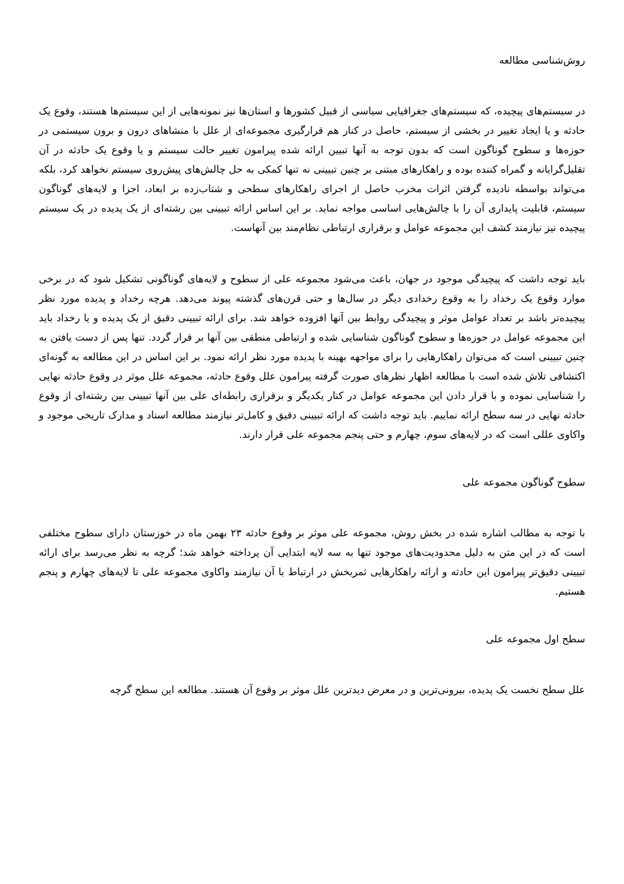روش‌شناسی مطالعه
در سیستم‌های پیچیده، که سیستم‌های جغرافیایی سیاسی از قبیل کشورها و استان‌ها نیز نمونه‌هایی از این سیستم‌ها هستند، وقوع یک حادثه و یا ایجاد تغییر در بخشی از سیستم، حاصل در کنار هم قرارگیری مجموعه‌ای از علل با منشاهای درون و برون سیستمی در حوزه‌ها و سطوح گوناگون است که بدون توجه به آنها تبیین ارائه شده پیرامون تغییر حالت سیستم و یا وقوع یک حادثه در آن تقلیل‌گرایانه و گمراه کننده بوده و راهکارهای مبتنی بر چنین تبیینی نه تنها کمکی به حل چالش‌های پیش‌روی سیستم نخواهد کرد، بلکه می‌تواند بواسطه نادیده گرفتن اثرات مخرب حاصل از اجرای راهکارهای سطحی و شتاب‌زده بر ابعاد، اجزا و لایه‌های گوناگون سیستم، قابلیت پایداری آن را با چالش‌هایی اساسی مواجه نماید. بر این اساس ارائه تبیینی بین رشته‌ای از یک پدیده در یک سیستم پیچیده نیز نیازمند کشف این مجموعه عوامل و برقراری ارتباطی نظام‌مند بین آنهاست.
باید توجه داشت که پیچیدگی موجود در جهان، باعث می‌شود مجموعه علی از سطوح و لایه‌های گوناگونی تشکیل شود که در برخی موارد وقوع یک رخداد را به وقوع رخدادی دیگر در سال‌ها و حتی قرن‌های گذشته پیوند می‌دهد. هرچه رخداد و پدیده مورد نظر پیچیده‌تر باشد بر تعداد عوامل موثر و پیچیدگی روابط بین آنها افزوده خواهد شد. برای ارائه تبیینی دقیق از یک پدیده و یا رخداد باید این مجموعه عوامل در حوزه‌ها و سطوح گوناگون شناسایی شده و ارتباطی منطقی بین آنها بر قرار گردد. تنها پس از دست یافتن به چنین تبیینی است که می‌توان راهکارهایی را برای مواجهه بهینه با پدیده مورد نظر ارائه نمود. بر این اساس در این مطالعه به گونه‌ای اکتشافی تلاش شده است با مطالعه اظهار نظرهای صورت گرفته پیرامون علل وقوع حادثه، مجموعه علل موثر در وقوع حادثه نهایی را شناسایی نموده و با قرار دادن این مجموعه عوامل در کنار یکدیگر و برقراری رابطه‌ای علی بین آنها تبیینی بین رشته‌ای از وقوع حادثه نهایی در سه سطح ارائه نماییم. باید توجه داشت که ارائه تبیینی دقیق و کامل‌تر نیازمند مطالعه اسناد و مدارک تاریخی موجود و واکاوی عللی است که در لایه‌های سوم، چهارم و حتی پنجم مجموعه علی قرار دارند.
سطوح گوناگون مجموعه علی
با توجه به مطالب اشاره شده در بخش روش، مجموعه علی موثر بر وقوع حادثه ۲۳ بهمن ماه در خوزستان دارای سطوح مختلفی است که در این متن به دلیل محدودیت‌های موجود تنها به سه لایه ابتدایی آن پرداخته خواهد شد؛ گرچه به نظر می‌رسد برای ارائه تبیینی دقیق‌تر پیرامون این حادثه و ارائه راهکارهایی ثمربخش در ارتباط با آن نیازمند واکاوی مجموعه علی تا لایه‌های چهارم و پنجم هستیم.
سطح اول مجموعه علی
علل سطح نخست یک پدیده، بیرونی‌ترین و در معرض دیدترین علل موثر بر وقوع آن هستند. مطالعه این سطح گرچه